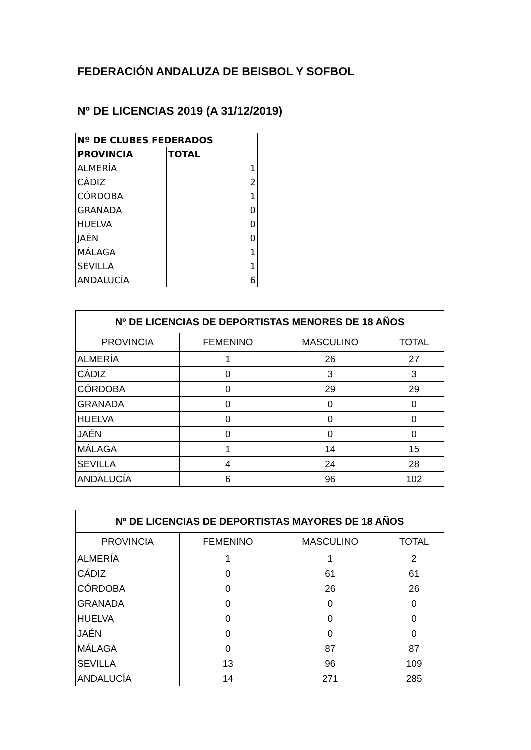FEDERACIÓN ANDALUZA DE BEISBOL Y SOFBOL
Nº DE LICENCIAS 2019 (A 31/12/2019)
| Nº DE CLUBES FEDERADOS | |
| --- | --- |
| PROVINCIA | TOTAL |
| ALMERÍA | 1 |
| CÁDIZ | 2 |
| CÓRDOBA | 1 |
| GRANADA | 0 |
| HUELVA | 0 |
| JAÉN | 0 |
| MÁLAGA | 1 |
| SEVILLA | 1 |
| ANDALUCÍA | 6 |
| Nº DE LICENCIAS DE DEPORTISTAS MENORES DE 18 AÑOS | | | |
| --- | --- | --- | --- |
| PROVINCIA | FEMENINO | MASCULINO | TOTAL |
| ALMERÍA | 1 | 26 | 27 |
| CÁDIZ | 0 | 3 | 3 |
| CÓRDOBA | 0 | 29 | 29 |
| GRANADA | 0 | 0 | 0 |
| HUELVA | 0 | 0 | 0 |
| JAÉN | 0 | 0 | 0 |
| MÁLAGA | 1 | 14 | 15 |
| SEVILLA | 4 | 24 | 28 |
| ANDALUCÍA | 6 | 96 | 102 |
| Nº DE LICENCIAS DE DEPORTISTAS MAYORES DE 18 AÑOS | | | |
| --- | --- | --- | --- |
| PROVINCIA | FEMENINO | MASCULINO | TOTAL |
| ALMERÍA | 1 | 1 | 2 |
| CÁDIZ | 0 | 61 | 61 |
| CÓRDOBA | 0 | 26 | 26 |
| GRANADA | 0 | 0 | 0 |
| HUELVA | 0 | 0 | 0 |
| JAÉN | 0 | 0 | 0 |
| MÁLAGA | 0 | 87 | 87 |
| SEVILLA | 13 | 96 | 109 |
| ANDALUCÍA | 14 | 271 | 285 |